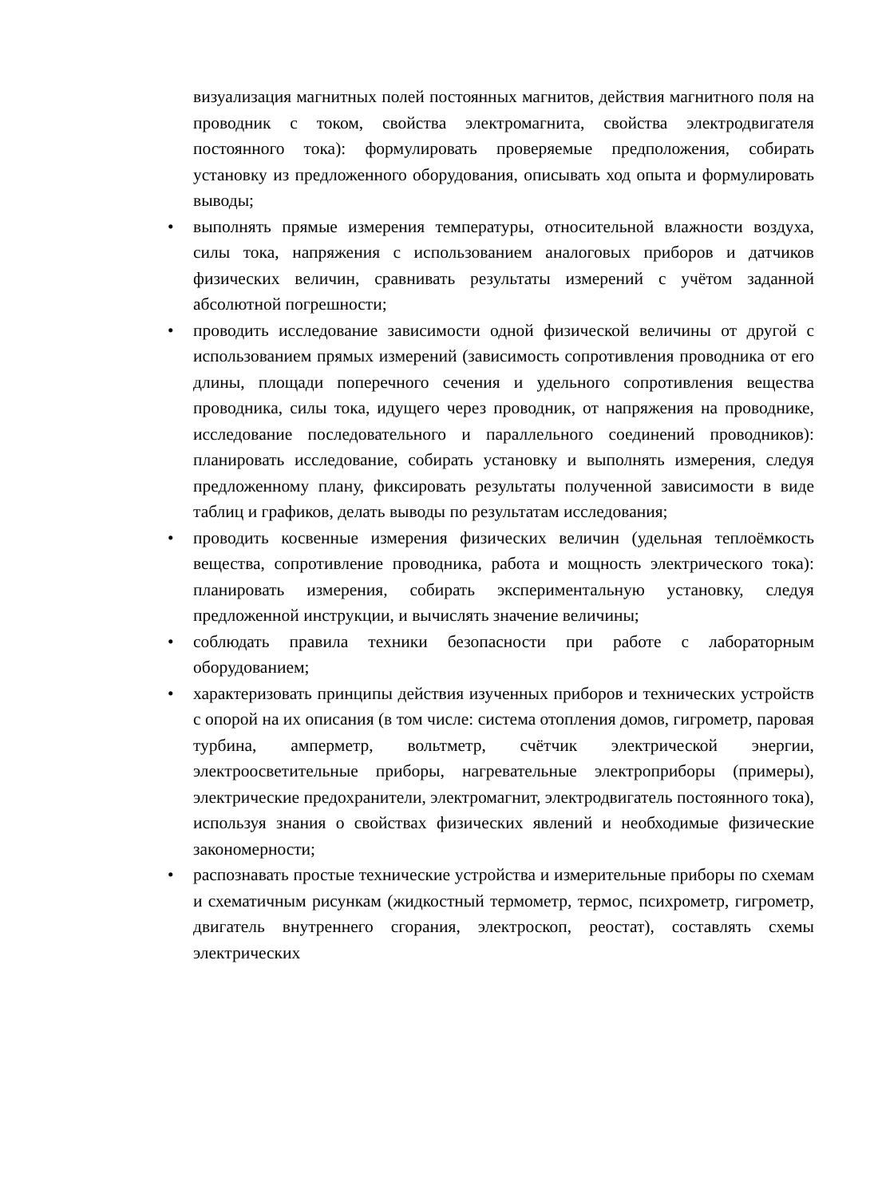визуализация магнитных полей постоянных магнитов, действия магнитного поля на проводник с током, свойства электромагнита, свойства электродвигателя постоянного тока): формулировать проверяемые предположения, собирать установку из предложенного оборудования, описывать ход опыта и формулировать выводы;
• выполнять прямые измерения температуры, относительной влажности воздуха, силы тока, напряжения с использованием аналоговых приборов и датчиков физических величин, сравнивать результаты измерений с учётом заданной абсолютной погрешности;
• проводить исследование зависимости одной физической величины от другой с использованием прямых измерений (зависимость сопротивления проводника от его длины, площади поперечного сечения и удельного сопротивления вещества проводника, силы тока, идущего через проводник, от напряжения на проводнике, исследование последовательного и параллельного соединений проводников): планировать исследование, собирать установку и выполнять измерения, следуя предложенному плану, фиксировать результаты полученной зависимости в виде таблиц и графиков, делать выводы по результатам исследования;
• проводить косвенные измерения физических величин (удельная теплоёмкость вещества, сопротивление проводника, работа и мощность электрического тока): планировать измерения, собирать экспериментальную установку, следуя предложенной инструкции, и вычислять значение величины;
• соблюдать правила техники безопасности при работе с лабораторным оборудованием;
• характеризовать принципы действия изученных приборов и технических устройств с опорой на их описания (в том числе: система отопления домов, гигрометр, паровая турбина, амперметр, вольтметр, счётчик электрической энергии, электроосветительные приборы, нагревательные электроприборы (примеры), электрические предохранители, электромагнит, электродвигатель постоянного тока), используя знания о свойствах физических явлений и необходимые физические закономерности;
• распознавать простые технические устройства и измерительные приборы по схемам и схематичным рисункам (жидкостный термометр, термос, психрометр, гигрометр, двигатель внутреннего сгорания, электроскоп, реостат), составлять схемы электрических